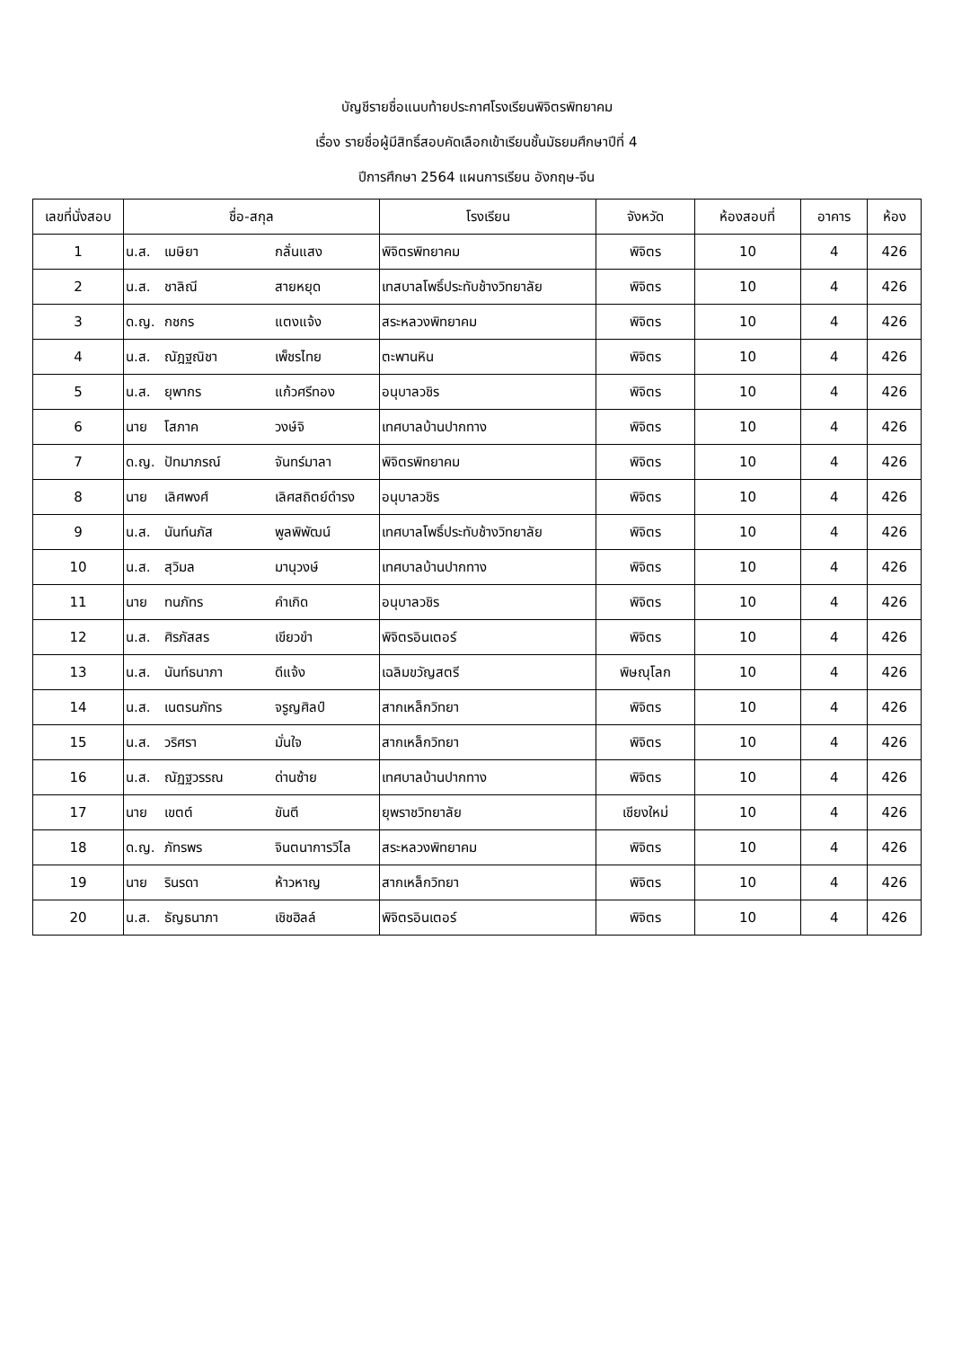บัญชีรายชื่อแนบท้ายประกาศโรงเรียนพิจิตรพิทยาคม
เรื่อง รายชื่อผู้มีสิทธิ์สอบคัดเลือกเข้าเรียนชั้นมัธยมศึกษาปีที่ 4
ปีการศึกษา 2564 แผนการเรียน อังกฤษ-จีน
| เลขที่นั่งสอบ | ชื่อ-สกุล | โรงเรียน | จังหวัด | ห้องสอบที่ | อาคาร | ห้อง |
| --- | --- | --- | --- | --- | --- | --- |
| 1 | น.ส. เมษิยา กลั่นแสง | พิจิตรพิทยาคม | พิจิตร | 10 | 4 | 426 |
| 2 | น.ส. ชาลิณี สายหยุด | เทสบาลโพธิ์ประทับช้างวิทยาลัย | พิจิตร | 10 | 4 | 426 |
| 3 | ด.ญ. กชกร แตงแจ้ง | สระหลวงพิทยาคม | พิจิตร | 10 | 4 | 426 |
| 4 | น.ส. ณัฎฐณิชา เพ็ชรไทย | ตะพานหิน | พิจิตร | 10 | 4 | 426 |
| 5 | น.ส. ยุพากร แก้วศรีทอง | อนุบาลวชิร | พิจิตร | 10 | 4 | 426 |
| 6 | นาย โสภาค วงษ์จิ | เทศบาลบ้านปากทาง | พิจิตร | 10 | 4 | 426 |
| 7 | ด.ญ. ปัทมาภรณ์ จันทร์มาลา | พิจิตรพิทยาคม | พิจิตร | 10 | 4 | 426 |
| 8 | นาย เลิศพงศ์ เลิศสถิตย์ดำรง | อนุบาลวชิร | พิจิตร | 10 | 4 | 426 |
| 9 | น.ส. นันท์นภัส พูลพิพัฒน์ | เทศบาลโพธิ์ประทับช้างวิทยาลัย | พิจิตร | 10 | 4 | 426 |
| 10 | น.ส. สุวิมล มานุวงษ์ | เทศบาลบ้านปากทาง | พิจิตร | 10 | 4 | 426 |
| 11 | นาย ทนภัทร คำเกิด | อนุบาลวชิร | พิจิตร | 10 | 4 | 426 |
| 12 | น.ส. ศิรภัสสร เขียวขำ | พิจิตรอินเตอร์ | พิจิตร | 10 | 4 | 426 |
| 13 | น.ส. นันท์ธนาภา ดีแจ้ง | เฉลิมขวัญสตรี | พิษณุโลก | 10 | 4 | 426 |
| 14 | น.ส. เนตรนภัทร จรูญศิลป์ | สากเหล็กวิทยา | พิจิตร | 10 | 4 | 426 |
| 15 | น.ส. วริศรา มั่นใจ | สากเหล็กวิทยา | พิจิตร | 10 | 4 | 426 |
| 16 | น.ส. ณัฏฐวรรณ ด่านซ้าย | เทศบาลบ้านปากทาง | พิจิตร | 10 | 4 | 426 |
| 17 | นาย เขตต์ ขันตี | ยุพราชวิทยาลัย | เชียงใหม่ | 10 | 4 | 426 |
| 18 | ด.ญ. ภัทรพร จินตนาการวิไล | สระหลวงพิทยาคม | พิจิตร | 10 | 4 | 426 |
| 19 | นาย รินรดา ห้าวหาญ | สากเหล็กวิทยา | พิจิตร | 10 | 4 | 426 |
| 20 | น.ส. ธัญธนาภา เชิชฮิลล์ | พิจิตรอินเตอร์ | พิจิตร | 10 | 4 | 426 |